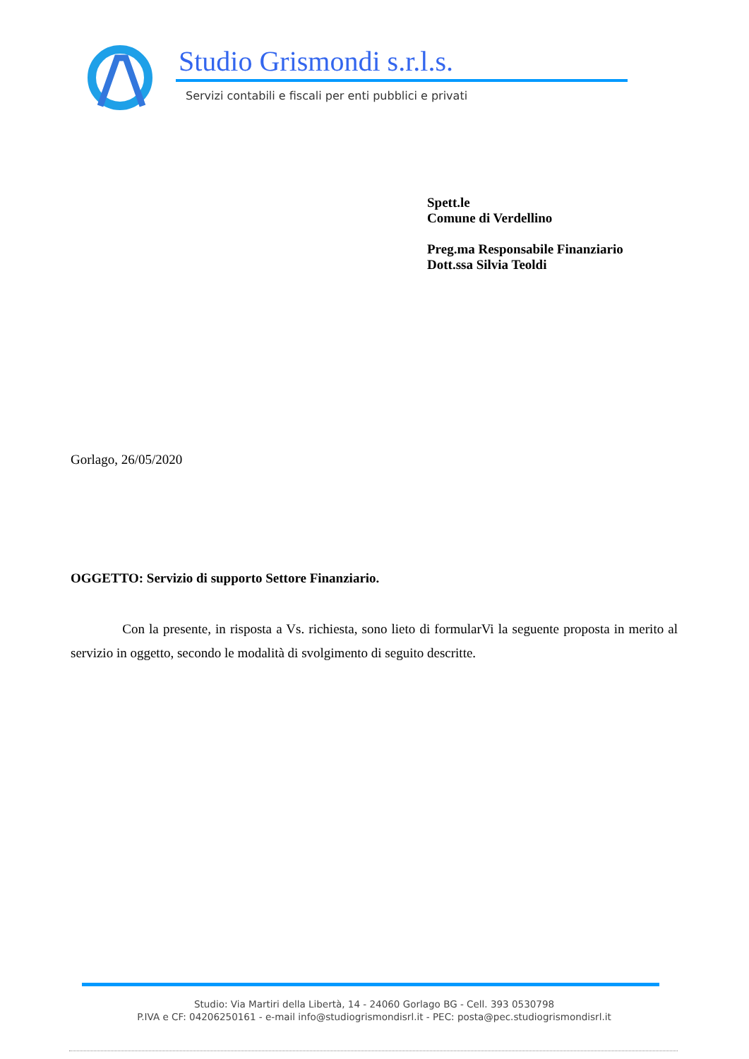Studio Grismondi s.r.l.s.
Servizi contabili e fiscali per enti pubblici e privati
Spett.le
Comune di Verdellino
Preg.ma Responsabile Finanziario
Dott.ssa Silvia Teoldi
Gorlago, 26/05/2020
OGGETTO: Servizio di supporto Settore Finanziario.
Con la presente, in risposta a Vs. richiesta, sono lieto di formularVi la seguente proposta in merito al servizio in oggetto, secondo le modalità di svolgimento di seguito descritte.
Studio: Via Martiri della Libertà, 14 - 24060 Gorlago BG - Cell. 393 0530798
P.IVA e CF: 04206250161 - e-mail info@studiogrismondisrl.it - PEC: posta@pec.studiogrismondisrl.it